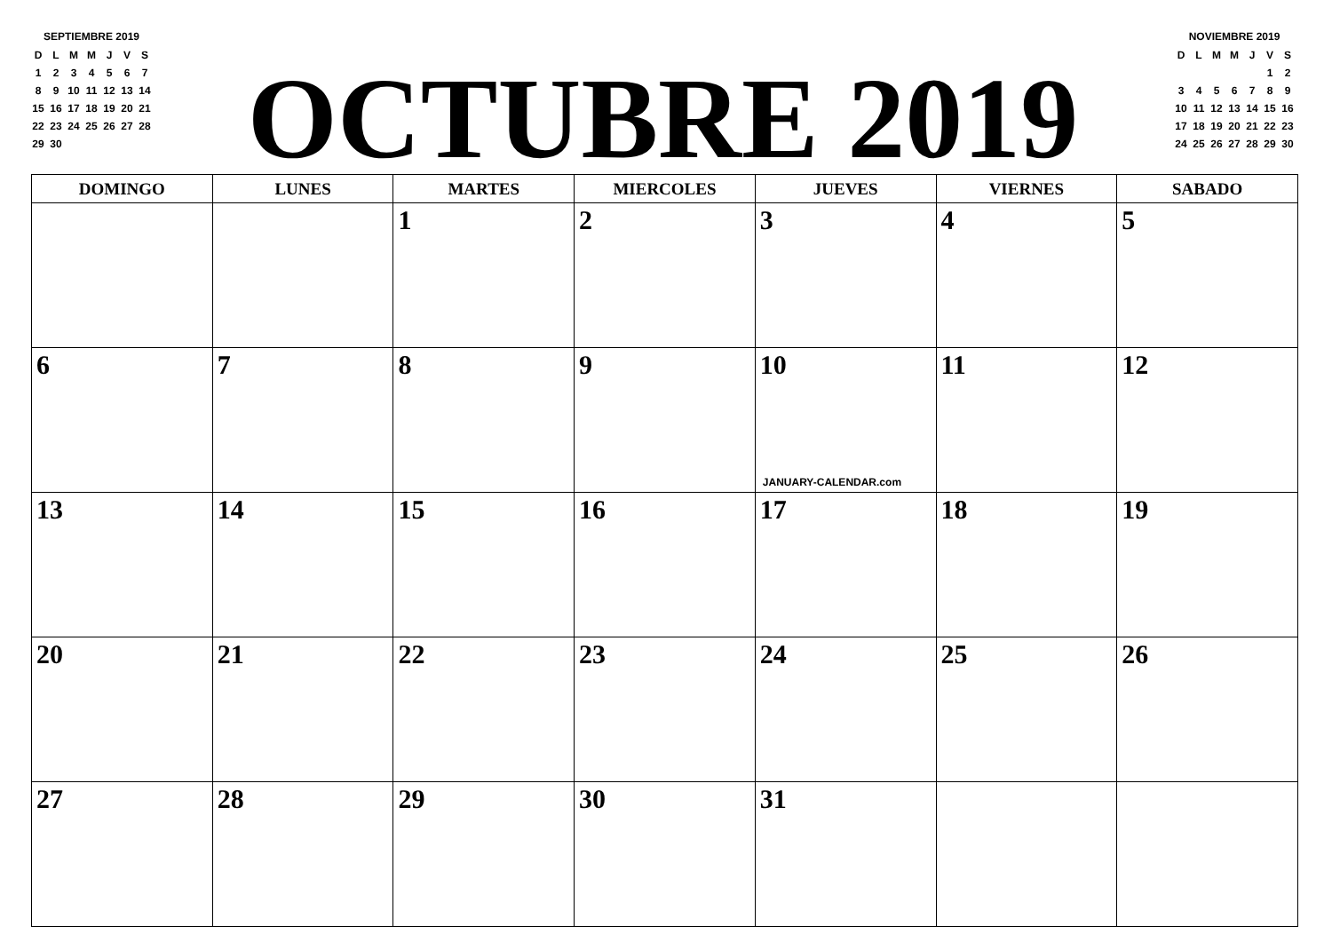SEPTIEMBRE 2019
| D | L | M | M | J | V | S |
| --- | --- | --- | --- | --- | --- | --- |
| 1 | 2 | 3 | 4 | 5 | 6 | 7 |
| 8 | 9 | 10 | 11 | 12 | 13 | 14 |
| 15 | 16 | 17 | 18 | 19 | 20 | 21 |
| 22 | 23 | 24 | 25 | 26 | 27 | 28 |
| 29 | 30 | | | | | |
OCTUBRE 2019
NOVIEMBRE 2019
| D | L | M | M | J | V | S |
| --- | --- | --- | --- | --- | --- | --- |
| | | | | | 1 | 2 |
| 3 | 4 | 5 | 6 | 7 | 8 | 9 |
| 10 | 11 | 12 | 13 | 14 | 15 | 16 |
| 17 | 18 | 19 | 20 | 21 | 22 | 23 |
| 24 | 25 | 26 | 27 | 28 | 29 | 30 |
| DOMINGO | LUNES | MARTES | MIERCOLES | JUEVES | VIERNES | SABADO |
| --- | --- | --- | --- | --- | --- | --- |
| | | 1 | 2 | 3 | 4 | 5 |
| 6 | 7 | 8 | 9 | 10 JANUARY-CALENDAR.com | 11 | 12 |
| 13 | 14 | 15 | 16 | 17 | 18 | 19 |
| 20 | 21 | 22 | 23 | 24 | 25 | 26 |
| 27 | 28 | 29 | 30 | 31 | | |